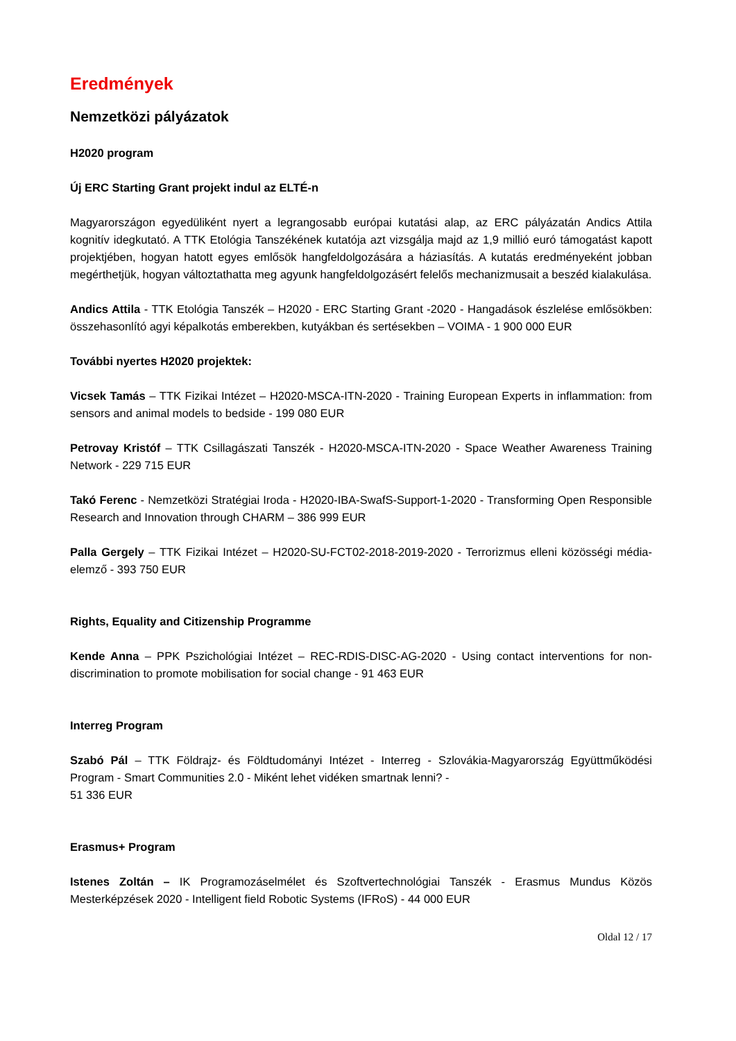Eredmények
Nemzetközi pályázatok
H2020 program
Új ERC Starting Grant projekt indul az ELTÉ-n
Magyarországon egyedüliként nyert a legrangosabb európai kutatási alap, az ERC pályázatán Andics Attila kognitív idegkutató. A TTK Etológia Tanszékének kutatója azt vizsgálja majd az 1,9 millió euró támogatást kapott projektjében, hogyan hatott egyes emlősök hangfeldolgozására a háziasítás. A kutatás eredményeként jobban megérthetjük, hogyan változtathatta meg agyunk hangfeldolgozásért felelős mechanizmusait a beszéd kialakulása.
Andics Attila - TTK Etológia Tanszék – H2020 - ERC Starting Grant -2020 - Hangadások észlelése emlősökben: összehasonlító agyi képalkotás emberekben, kutyákban és sertésekben – VOIMA - 1 900 000 EUR
További nyertes H2020 projektek:
Vicsek Tamás – TTK Fizikai Intézet – H2020-MSCA-ITN-2020 - Training European Experts in inflammation: from sensors and animal models to bedside - 199 080 EUR
Petrovay Kristóf – TTK Csillagászati Tanszék - H2020-MSCA-ITN-2020 - Space Weather Awareness Training Network - 229 715 EUR
Takó Ferenc - Nemzetközi Stratégiai Iroda - H2020-IBA-SwafS-Support-1-2020 - Transforming Open Responsible Research and Innovation through CHARM – 386 999 EUR
Palla Gergely – TTK Fizikai Intézet – H2020-SU-FCT02-2018-2019-2020 - Terrorizmus elleni közösségi média-elemző - 393 750 EUR
Rights, Equality and Citizenship Programme
Kende Anna – PPK Pszichológiai Intézet – REC-RDIS-DISC-AG-2020 - Using contact interventions for non-discrimination to promote mobilisation for social change - 91 463 EUR
Interreg Program
Szabó Pál – TTK Földrajz- és Földtudományi Intézet - Interreg - Szlovákia-Magyarország Együttműködési Program - Smart Communities 2.0 - Miként lehet vidéken smartnak lenni? -
51 336 EUR
Erasmus+ Program
Istenes Zoltán – IK Programozáselmélet és Szoftvertechnológiai Tanszék - Erasmus Mundus Közös Mesterképzések 2020 - Intelligent field Robotic Systems (IFRoS) - 44 000 EUR
Oldal 12 / 17